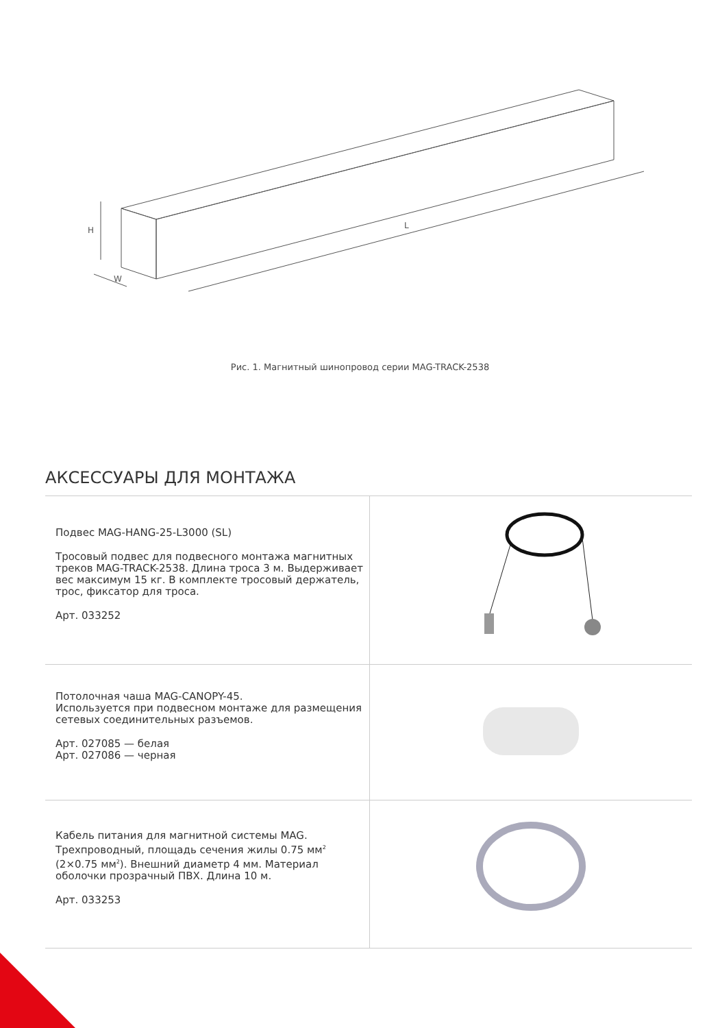L
W
H
Рис. 1. Магнитный шинопровод серии MAG-TRACK-2538
АКСЕССУАРЫ ДЛЯ МОНТАЖА
| Подвес MAG-HANG-25-L3000 (SL) Тросовый подвес для подвесного монтажа магнитных треков MAG-TRACK-2538. Длина троса 3 м. Выдерживает вес максимум 15 кг. В комплекте тросовый держатель, трос, фиксатор для троса. Арт. 033252 | |
| Потолочная чаша MAG-CANOPY-45. Используется при подвесном монтаже для размещения сетевых соединительных разъемов. Арт. 027085 — белая Арт. 027086 — черная | |
| Кабель питания для магнитной системы MAG. Трехпроводный, площадь сечения жилы 0.75 мм<sup>2</sup> (2×0.75 мм<sup>2</sup>). Внешний диаметр 4 мм. Материал оболочки прозрачный ПВХ. Длина 10 м. Арт. 033253 | |